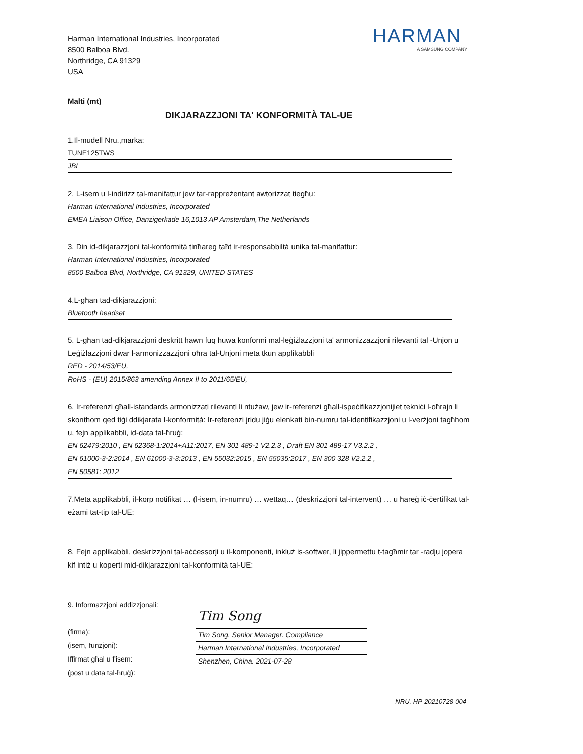Harman International Industries, Incorporated
8500 Balboa Blvd.
Northridge, CA 91329
USA
HARMAN
A SAMSUNG COMPANY
Malti (mt)
DIKJARAZZJONI TA' KONFORMITÀ TAL-UE
1.Il-mudell Nru.,marka:
TUNE125TWS
JBL
2. L-isem u l-indirizz tal-manifattur jew tar-rappreżentant awtorizzat tiegħu:
Harman International Industries, Incorporated
EMEA Liaison Office, Danzigerkade 16,1013 AP Amsterdam,The Netherlands
3. Din id-dikjarazzjoni tal-konformità tinħareg taħt ir-responsabbiltà unika tal-manifattur:
Harman International Industries, Incorporated
8500 Balboa Blvd, Northridge, CA 91329, UNITED STATES
4.L-għan tad-dikjarazzjoni:
Bluetooth headset
5. L-għan tad-dikjarazzjoni deskritt hawn fuq huwa konformi mal-leġiżlazzjoni ta' armonizzazzjoni rilevanti tal -Unjon u Leġiżlazzjoni dwar l-armonizzazzjoni oħra tal-Unjoni meta tkun applikabbli
RED - 2014/53/EU,
RoHS - (EU) 2015/863 amending Annex II to 2011/65/EU,
6. Ir-referenzi għall-istandards armonizzati rilevanti li ntużaw, jew ir-referenzi għall-ispeċifikazzjonijiet tekniċi l-oħrajn li skonthom qed tiġi ddikjarata l-konformità: Ir-referenzi jridu jiġu elenkati bin-numru tal-identifikazzjoni u l-verżjoni tagħhom u, fejn applikabbli, id-data tal-ħruġ:
EN 62479:2010 , EN 62368-1:2014+A11:2017, EN 301 489-1 V2.2.3 , Draft EN 301 489-17 V3.2.2 ,
EN 61000-3-2:2014 , EN 61000-3-3:2013 , EN 55032:2015 , EN 55035:2017 , EN 300 328 V2.2.2 ,
EN 50581: 2012
7.Meta applikabbli, il-korp notifikat … (l-isem, in-numru) … wettaq… (deskrizzjoni tal-intervent) … u ħareġ iċ-ċertifikat tal-eżami tat-tip tal-UE:
8. Fejn applikabbli, deskrizzjoni tal-aċċessorji u il-komponenti, inkluż is-softwer, li jippermettu t-tagħmir tar -radju jopera kif intiż u koperti mid-dikjarazzjoni tal-konformità tal-UE:
9. Informazzjoni addizzjonali:
(firma):
(isem, funzjoni):
Iffirmat għal u f'isem:
(post u data tal-ħruġ):
Tim Song
Tim Song. Senior Manager. Compliance
Harman International Industries, Incorporated
Shenzhen, China. 2021-07-28
NRU. HP-20210728-004